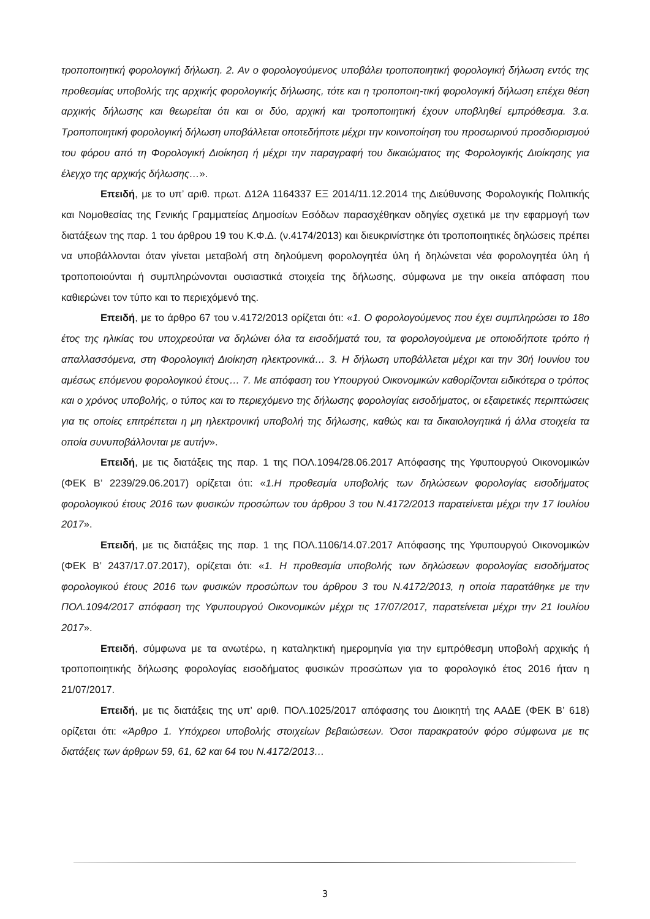τροποποιητική φορολογική δήλωση. 2. Αν ο φορολογούμενος υποβάλει τροποποιητική φορολογική δήλωση εντός της προθεσμίας υποβολής της αρχικής φορολογικής δήλωσης, τότε και η τροποποιη-τική φορολογική δήλωση επέχει θέση αρχικής δήλωσης και θεωρείται ότι και οι δύο, αρχική και τροποποιητική έχουν υποβληθεί εμπρόθεσμα. 3.α. Τροποποιητική φορολογική δήλωση υποβάλλεται οποτεδήποτε μέχρι την κοινοποίηση του προσωρινού προσδιορισμού του φόρου από τη Φορολογική Διοίκηση ή μέχρι την παραγραφή του δικαιώματος της Φορολογικής Διοίκησης για έλεγχο της αρχικής δήλωσης…».
Επειδή, με το υπ’ αριθ. πρωτ. Δ12Α 1164337 ΕΞ 2014/11.12.2014 της Διεύθυνσης Φορολογικής Πολιτικής και Νομοθεσίας της Γενικής Γραμματείας Δημοσίων Εσόδων παρασχέθηκαν οδηγίες σχετικά με την εφαρμογή των διατάξεων της παρ. 1 του άρθρου 19 του Κ.Φ.Δ. (ν.4174/2013) και διευκρινίστηκε ότι τροποποιητικές δηλώσεις πρέπει να υποβάλλονται όταν γίνεται μεταβολή στη δηλούμενη φορολογητέα ύλη ή δηλώνεται νέα φορολογητέα ύλη ή τροποποιούνται ή συμπληρώνονται ουσιαστικά στοιχεία της δήλωσης, σύμφωνα με την οικεία απόφαση που καθιερώνει τον τύπο και το περιεχόμενό της.
Επειδή, με το άρθρο 67 του ν.4172/2013 ορίζεται ότι: «1. Ο φορολογούμενος που έχει συμπληρώσει το 18ο έτος της ηλικίας του υποχρεούται να δηλώνει όλα τα εισοδήματά του, τα φορολογούμενα με οποιοδήποτε τρόπο ή απαλλασσόμενα, στη Φορολογική Διοίκηση ηλεκτρονικά… 3. Η δήλωση υποβάλλεται μέχρι και την 30ή Ιουνίου του αμέσως επόμενου φορολογικού έτους… 7. Με απόφαση του Υπουργού Οικονομικών καθορίζονται ειδικότερα ο τρόπος και ο χρόνος υποβολής, ο τύπος και το περιεχόμενο της δήλωσης φορολογίας εισοδήματος, οι εξαιρετικές περιπτώσεις για τις οποίες επιτρέπεται η μη ηλεκτρονική υποβολή της δήλωσης, καθώς και τα δικαιολογητικά ή άλλα στοιχεία τα οποία συνυποβάλλονται με αυτήν».
Επειδή, με τις διατάξεις της παρ. 1 της ΠΟΛ.1094/28.06.2017 Απόφασης της Υφυπουργού Οικονομικών (ΦΕΚ Β’ 2239/29.06.2017) ορίζεται ότι: «1.Η προθεσμία υποβολής των δηλώσεων φορολογίας εισοδήματος φορολογικού έτους 2016 των φυσικών προσώπων του άρθρου 3 του Ν.4172/2013 παρατείνεται μέχρι την 17 Ιουλίου 2017».
Επειδή, με τις διατάξεις της παρ. 1 της ΠΟΛ.1106/14.07.2017 Απόφασης της Υφυπουργού Οικονομικών (ΦΕΚ Β’ 2437/17.07.2017), ορίζεται ότι: «1. Η προθεσμία υποβολής των δηλώσεων φορολογίας εισοδήματος φορολογικού έτους 2016 των φυσικών προσώπων του άρθρου 3 του Ν.4172/2013, η οποία παρατάθηκε με την ΠΟΛ.1094/2017 απόφαση της Υφυπουργού Οικονομικών μέχρι τις 17/07/2017, παρατείνεται μέχρι την 21 Ιουλίου 2017».
Επειδή, σύμφωνα με τα ανωτέρω, η καταληκτική ημερομηνία για την εμπρόθεσμη υποβολή αρχικής ή τροποποιητικής δήλωσης φορολογίας εισοδήματος φυσικών προσώπων για το φορολογικό έτος 2016 ήταν η 21/07/2017.
Επειδή, με τις διατάξεις της υπ’ αριθ. ΠΟΛ.1025/2017 απόφασης του Διοικητή της ΑΑΔΕ (ΦΕΚ Β’ 618) ορίζεται ότι: «Άρθρο 1. Υπόχρεοι υποβολής στοιχείων βεβαιώσεων. Όσοι παρακρατούν φόρο σύμφωνα με τις διατάξεις των άρθρων 59, 61, 62 και 64 του Ν.4172/2013…
3